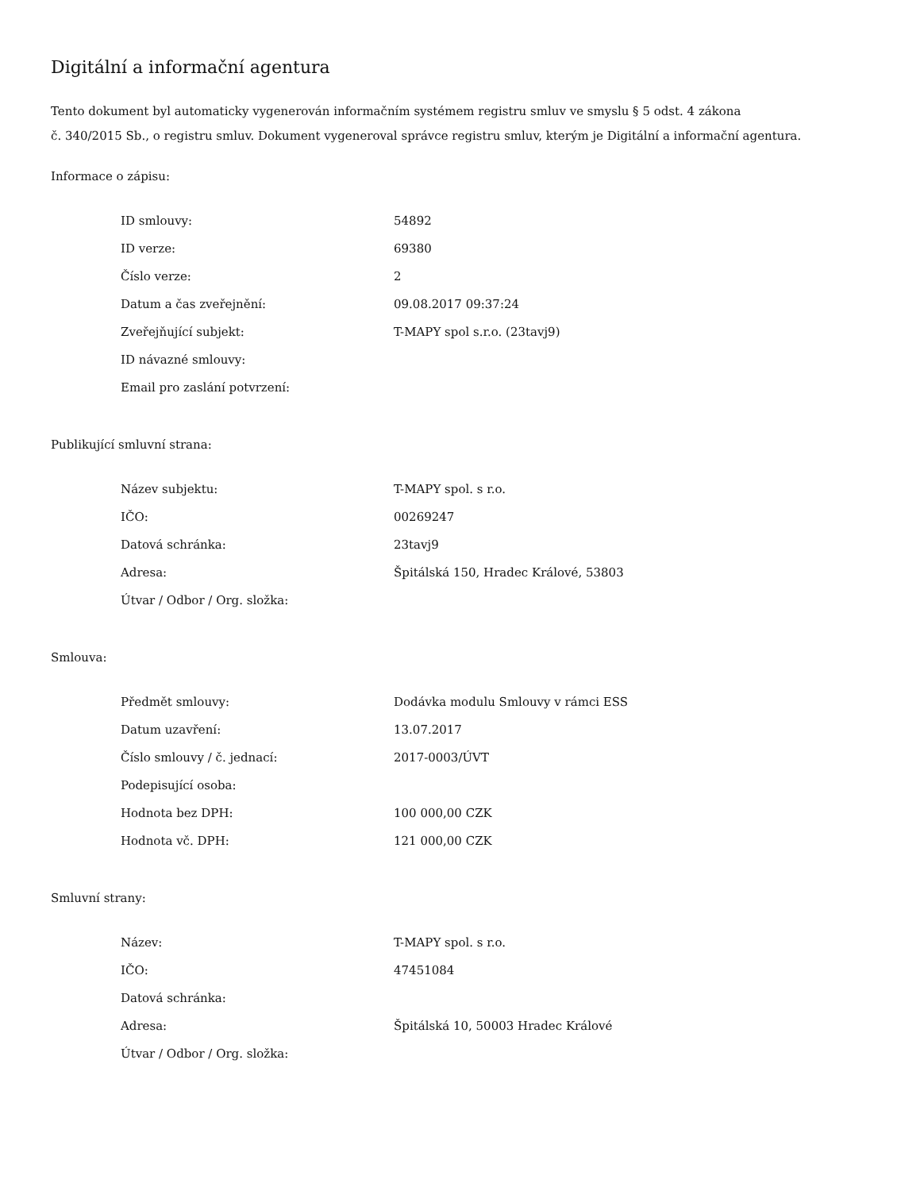Digitální a informační agentura
Tento dokument byl automaticky vygenerován informačním systémem registru smluv ve smyslu § 5 odst. 4 zákona
č. 340/2015 Sb., o registru smluv. Dokument vygeneroval správce registru smluv, kterým je Digitální a informační agentura.
Informace o zápisu:
| ID smlouvy: | 54892 |
| ID verze: | 69380 |
| Číslo verze: | 2 |
| Datum a čas zveřejnění: | 09.08.2017 09:37:24 |
| Zveřejňující subjekt: | T-MAPY spol s.r.o. (23tavj9) |
| ID návazné smlouvy: | |
| Email pro zaslání potvrzení: | |
Publikující smluvní strana:
| Název subjektu: | T-MAPY spol. s r.o. |
| IČO: | 00269247 |
| Datová schránka: | 23tavj9 |
| Adresa: | Špitálská 150, Hradec Králové, 53803 |
| Útvar / Odbor / Org. složka: | |
Smlouva:
| Předmět smlouvy: | Dodávka modulu Smlouvy v rámci ESS |
| Datum uzavření: | 13.07.2017 |
| Číslo smlouvy / č. jednací: | 2017-0003/ÚVT |
| Podepisující osoba: | |
| Hodnota bez DPH: | 100 000,00 CZK |
| Hodnota vč. DPH: | 121 000,00 CZK |
Smluvní strany:
| Název: | T-MAPY spol. s r.o. |
| IČO: | 47451084 |
| Datová schránka: | |
| Adresa: | Špitálská 10, 50003 Hradec Králové |
| Útvar / Odbor / Org. složka: | |